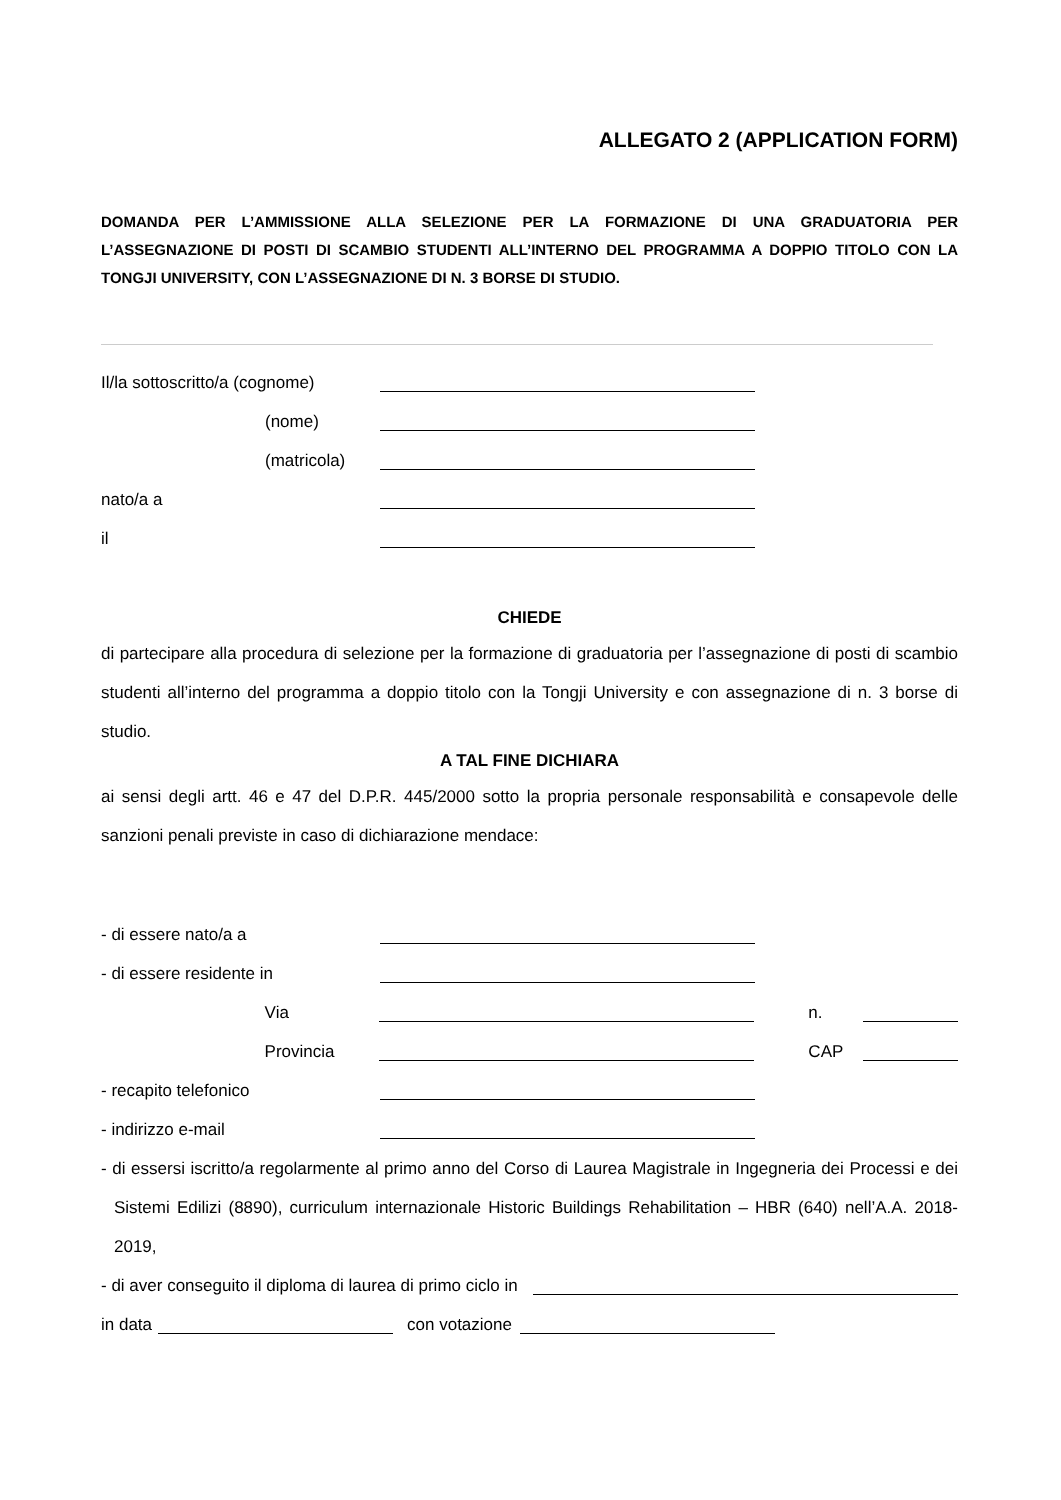ALLEGATO 2 (APPLICATION FORM)
DOMANDA PER L’AMMISSIONE ALLA SELEZIONE PER LA FORMAZIONE DI UNA GRADUATORIA PER L’ASSEGNAZIONE DI POSTI DI SCAMBIO STUDENTI ALL’INTERNO DEL PROGRAMMA A DOPPIO TITOLO CON LA TONGJI UNIVERSITY, CON L’ASSEGNAZIONE DI N. 3 BORSE DI STUDIO.
Il/la sottoscritto/a (cognome)
(nome)
(matricola)
nato/a a
il
CHIEDE
di partecipare alla procedura di selezione per la formazione di graduatoria per l’assegnazione di posti di scambio studenti all’interno del programma a doppio titolo con la Tongji University e con assegnazione di n. 3 borse di studio.
A TAL FINE DICHIARA
ai sensi degli artt. 46 e 47 del D.P.R. 445/2000 sotto la propria personale responsabilità e consapevole delle sanzioni penali previste in caso di dichiarazione mendace:
- di essere nato/a a
- di essere residente in
Via n.
Provincia CAP
- recapito telefonico
- indirizzo e-mail
- di essersi iscritto/a regolarmente al primo anno del Corso di Laurea Magistrale in Ingegneria dei Processi e dei Sistemi Edilizi (8890), curriculum internazionale Historic Buildings Rehabilitation – HBR (640) nell’A.A. 2018-2019,
- di aver conseguito il diploma di laurea di primo ciclo in
in data con votazione